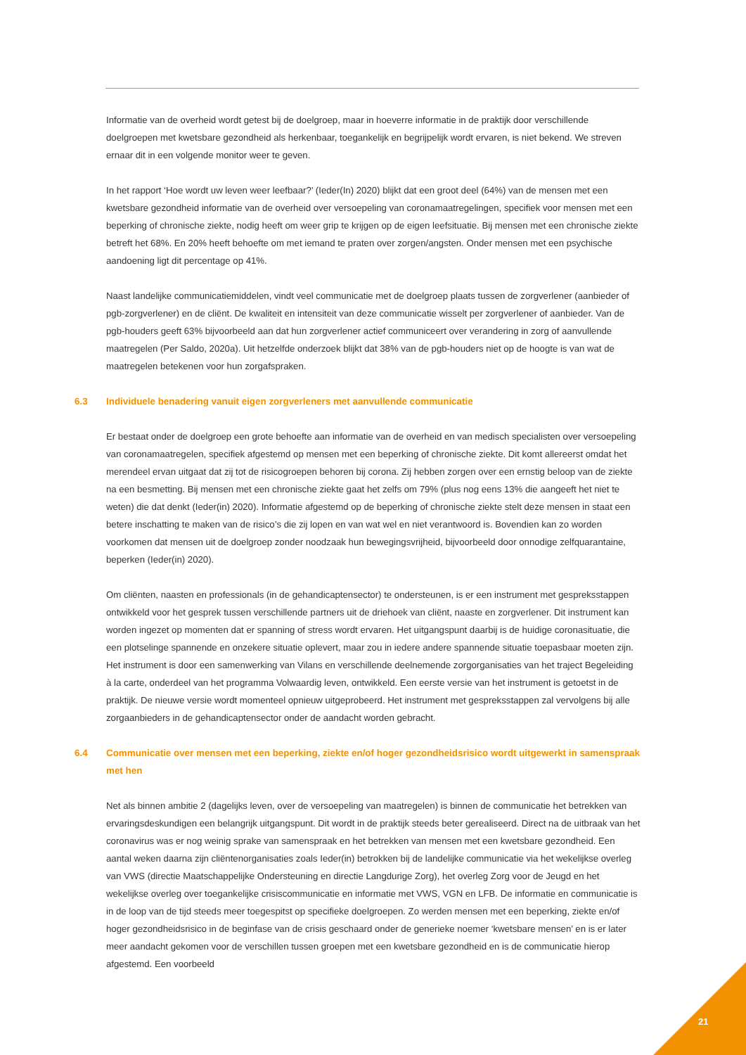Informatie van de overheid wordt getest bij de doelgroep, maar in hoeverre informatie in de praktijk door verschillende doelgroepen met kwetsbare gezondheid als herkenbaar, toegankelijk en begrijpelijk wordt ervaren, is niet bekend. We streven ernaar dit in een volgende monitor weer te geven.
In het rapport ‘Hoe wordt uw leven weer leefbaar?’ (Ieder(In) 2020) blijkt dat een groot deel (64%) van de mensen met een kwetsbare gezondheid informatie van de overheid over versoepeling van coronamaatregelingen, specifiek voor mensen met een beperking of chronische ziekte, nodig heeft om weer grip te krijgen op de eigen leefsituatie. Bij mensen met een chronische ziekte betreft het 68%. En 20% heeft behoefte om met iemand te praten over zorgen/angsten. Onder mensen met een psychische aandoening ligt dit percentage op 41%.
Naast landelijke communicatiemiddelen, vindt veel communicatie met de doelgroep plaats tussen de zorgverlener (aanbieder of pgb-zorgverlener) en de cliënt. De kwaliteit en intensiteit van deze communicatie wisselt per zorgverlener of aanbieder. Van de pgb-houders geeft 63% bijvoorbeeld aan dat hun zorgverlener actief communiceert over verandering in zorg of aanvullende maatregelen (Per Saldo, 2020a). Uit hetzelfde onderzoek blijkt dat 38% van de pgb-houders niet op de hoogte is van wat de maatregelen betekenen voor hun zorgafspraken.
6.3 Individuele benadering vanuit eigen zorgverleners met aanvullende communicatie
Er bestaat onder de doelgroep een grote behoefte aan informatie van de overheid en van medisch specialisten over versoepeling van coronamaatregelen, specifiek afgestemd op mensen met een beperking of chronische ziekte. Dit komt allereerst omdat het merendeel ervan uitgaat dat zij tot de risicogroepen behoren bij corona. Zij hebben zorgen over een ernstig beloop van de ziekte na een besmetting. Bij mensen met een chronische ziekte gaat het zelfs om 79% (plus nog eens 13% die aangeeft het niet te weten) die dat denkt (Ieder(in) 2020). Informatie afgestemd op de beperking of chronische ziekte stelt deze mensen in staat een betere inschatting te maken van de risico’s die zij lopen en van wat wel en niet verantwoord is. Bovendien kan zo worden voorkomen dat mensen uit de doelgroep zonder noodzaak hun bewegingsvrijheid, bijvoorbeeld door onnodige zelfquarantaine, beperken (Ieder(in) 2020).
Om cliënten, naasten en professionals (in de gehandicaptensector) te ondersteunen, is er een instrument met gespreksstappen ontwikkeld voor het gesprek tussen verschillende partners uit de driehoek van cliënt, naaste en zorgverlener. Dit instrument kan worden ingezet op momenten dat er spanning of stress wordt ervaren. Het uitgangspunt daarbij is de huidige coronasituatie, die een plotselinge spannende en onzekere situatie oplevert, maar zou in iedere andere spannende situatie toepasbaar moeten zijn. Het instrument is door een samenwerking van Vilans en verschillende deelnemende zorgorganisaties van het traject Begeleiding à la carte, onderdeel van het programma Volwaardig leven, ontwikkeld. Een eerste versie van het instrument is getoetst in de praktijk. De nieuwe versie wordt momenteel opnieuw uitgeprobeerd. Het instrument met gespreksstappen zal vervolgens bij alle zorgaanbieders in de gehandicaptensector onder de aandacht worden gebracht.
6.4 Communicatie over mensen met een beperking, ziekte en/of hoger gezondheidsrisico wordt uitgewerkt in samenspraak met hen
Net als binnen ambitie 2 (dagelijks leven, over de versoepeling van maatregelen) is binnen de communicatie het betrekken van ervaringsdeskundigen een belangrijk uitgangspunt. Dit wordt in de praktijk steeds beter gerealiseerd. Direct na de uitbraak van het coronavirus was er nog weinig sprake van samenspraak en het betrekken van mensen met een kwetsbare gezondheid. Een aantal weken daarna zijn cliëntenorganisaties zoals Ieder(in) betrokken bij de landelijke communicatie via het wekelijkse overleg van VWS (directie Maatschappelijke Ondersteuning en directie Langdurige Zorg), het overleg Zorg voor de Jeugd en het wekelijkse overleg over toegankelijke crisiscommunicatie en informatie met VWS, VGN en LFB. De informatie en communicatie is in de loop van de tijd steeds meer toegespitst op specifieke doelgroepen. Zo werden mensen met een beperking, ziekte en/of hoger gezondheidsrisico in de beginfase van de crisis geschaard onder de generieke noemer ‘kwetsbare mensen’ en is er later meer aandacht gekomen voor de verschillen tussen groepen met een kwetsbare gezondheid en is de communicatie hierop afgestemd. Een voorbeeld
21